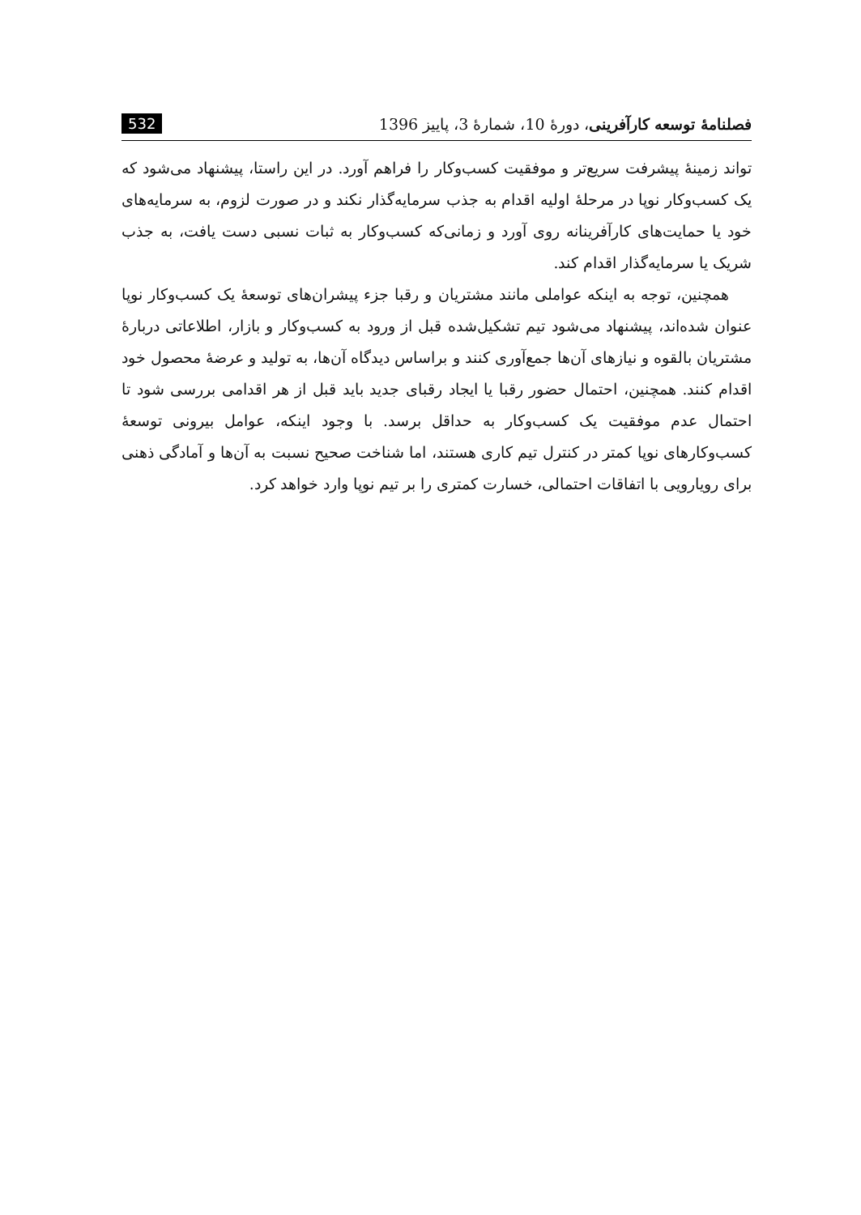فصلنامهٔ توسعه کارآفرینی، دورهٔ 10، شمارهٔ 3، پاییز 1396 532
تواند زمینهٔ پیشرفت سریع‌تر و موفقیت کسب‌وکار را فراهم آورد. در این راستا، پیشنهاد می‌شود که یک کسب‌وکار نوپا در مرحلهٔ اولیه اقدام به جذب سرمایه‌گذار نکند و در صورت لزوم، به سرمایه‌های خود یا حمایت‌های کارآفرینانه روی آورد و زمانی‌که کسب‌وکار به ثبات نسبی دست یافت، به جذب شریک یا سرمایه‌گذار اقدام کند.
همچنین، توجه به اینکه عواملی مانند مشتریان و رقبا جزء پیشران‌های توسعهٔ یک کسب‌وکار نوپا عنوان شده‌اند، پیشنهاد می‌شود تیم تشکیل‌شده قبل از ورود به کسب‌وکار و بازار، اطلاعاتی دربارهٔ مشتریان بالقوه و نیازهای آن‌ها جمع‌آوری کنند و براساس دیدگاه آن‌ها، به تولید و عرضهٔ محصول خود اقدام کنند. همچنین، احتمال حضور رقبا یا ایجاد رقبای جدید باید قبل از هر اقدامی بررسی شود تا احتمال عدم موفقیت یک کسب‌وکار به حداقل برسد. با وجود اینکه، عوامل بیرونی توسعهٔ کسب‌وکارهای نوپا کمتر در کنترل تیم کاری هستند، اما شناخت صحیح نسبت به آن‌ها و آمادگی ذهنی برای رویارویی با اتفاقات احتمالی، خسارت کمتری را بر تیم نوپا وارد خواهد کرد.